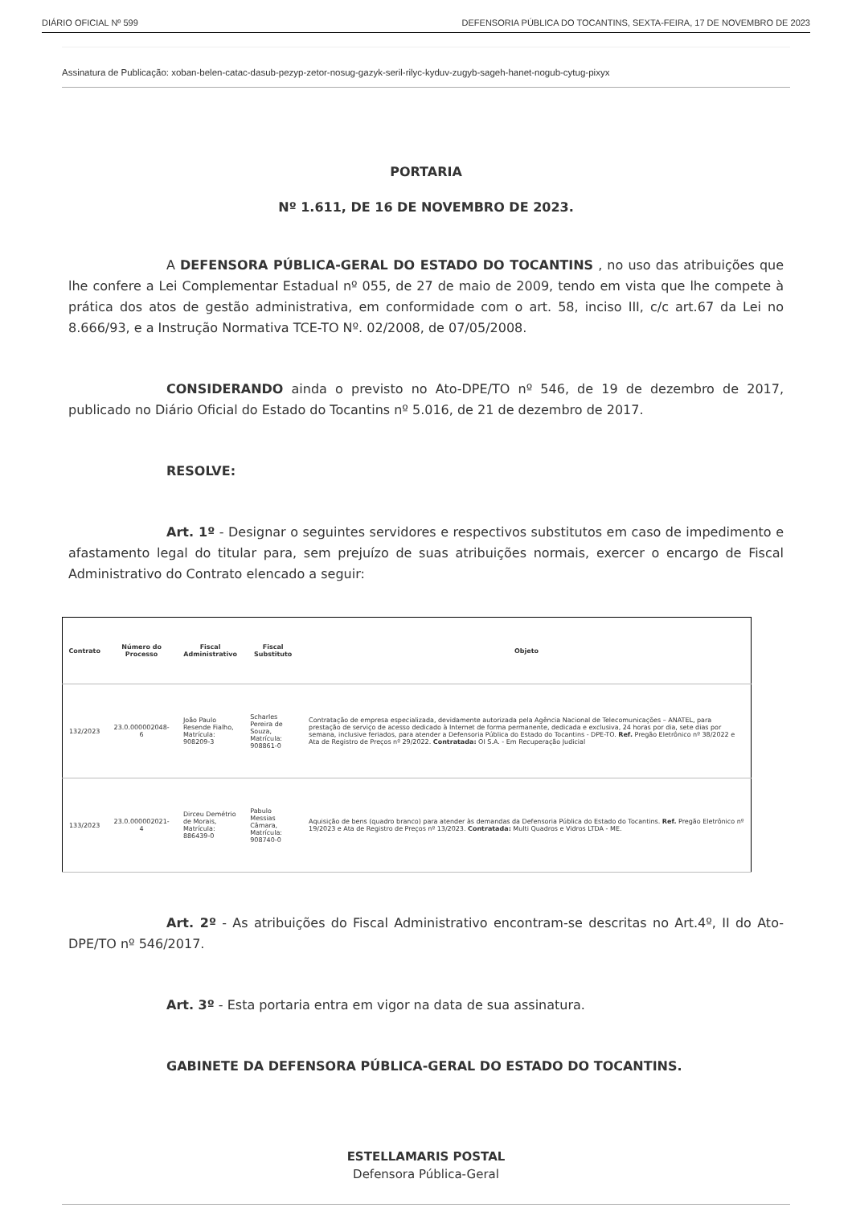DIÁRIO OFICIAL Nº 599 DEFENSORIA PÚBLICA DO TOCANTINS, SEXTA-FEIRA, 17 DE NOVEMBRO DE 2023
Assinatura de Publicação: xoban-belen-catac-dasub-pezyp-zetor-nosug-gazyk-seril-rilyc-kyduv-zugyb-sageh-hanet-nogub-cytug-pixyx
PORTARIA
Nº 1.611, DE 16 DE NOVEMBRO DE 2023.
A DEFENSORA PÚBLICA-GERAL DO ESTADO DO TOCANTINS , no uso das atribuições que lhe confere a Lei Complementar Estadual nº 055, de 27 de maio de 2009, tendo em vista que lhe compete à prática dos atos de gestão administrativa, em conformidade com o art. 58, inciso III, c/c art.67 da Lei no 8.666/93, e a Instrução Normativa TCE-TO Nº. 02/2008, de 07/05/2008.
CONSIDERANDO ainda o previsto no Ato-DPE/TO nº 546, de 19 de dezembro de 2017, publicado no Diário Oficial do Estado do Tocantins nº 5.016, de 21 de dezembro de 2017.
RESOLVE:
Art. 1º - Designar o seguintes servidores e respectivos substitutos em caso de impedimento e afastamento legal do titular para, sem prejuízo de suas atribuições normais, exercer o encargo de Fiscal Administrativo do Contrato elencado a seguir:
| Contrato | Número do Processo | Fiscal Administrativo | Fiscal Substituto | Objeto |
| --- | --- | --- | --- | --- |
| 132/2023 | 23.0.000002048-6 | João Paulo Resende Fialho, Matrícula: 908209-3 | Scharles Pereira de Souza, Matrícula: 908861-0 | Contratação de empresa especializada, devidamente autorizada pela Agência Nacional de Telecomunicações – ANATEL, para prestação de serviço de acesso dedicado à Internet de forma permanente, dedicada e exclusiva, 24 horas por dia, sete dias por semana, inclusive feriados, para atender a Defensoria Pública do Estado do Tocantins - DPE-TO. Ref. Pregão Eletrônico nº 38/2022 e Ata de Registro de Preços nº 29/2022. Contratada: OI S.A. - Em Recuperação Judicial |
| 133/2023 | 23.0.000002021-4 | Dirceu Demétrio de Morais, Matrícula: 886439-0 | Pabulo Messias Câmara, Matrícula: 908740-0 | Aquisição de bens (quadro branco) para atender às demandas da Defensoria Pública do Estado do Tocantins. Ref. Pregão Eletrônico nº 19/2023 e Ata de Registro de Preços nº 13/2023. Contratada: Multi Quadros e Vidros LTDA - ME. |
Art. 2º - As atribuições do Fiscal Administrativo encontram-se descritas no Art.4º, II do Ato-DPE/TO nº 546/2017.
Art. 3º - Esta portaria entra em vigor na data de sua assinatura.
GABINETE DA DEFENSORA PÚBLICA-GERAL DO ESTADO DO TOCANTINS.
ESTELLAMARIS POSTAL
Defensora Pública-Geral